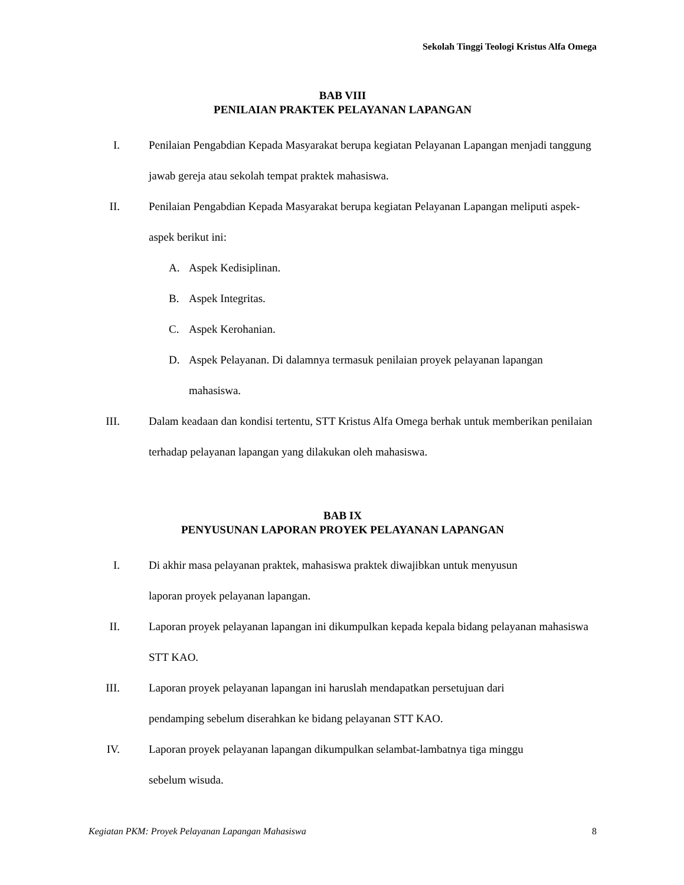Sekolah Tinggi Teologi Kristus Alfa Omega
BAB VIII
PENILAIAN PRAKTEK PELAYANAN LAPANGAN
I. Penilaian Pengabdian Kepada Masyarakat berupa kegiatan Pelayanan Lapangan menjadi tanggung jawab gereja atau sekolah tempat praktek mahasiswa.
II. Penilaian Pengabdian Kepada Masyarakat berupa kegiatan Pelayanan Lapangan meliputi aspek-aspek berikut ini:
A. Aspek Kedisiplinan.
B. Aspek Integritas.
C. Aspek Kerohanian.
D. Aspek Pelayanan. Di dalamnya termasuk penilaian proyek pelayanan lapangan mahasiswa.
III. Dalam keadaan dan kondisi tertentu, STT Kristus Alfa Omega berhak untuk memberikan penilaian terhadap pelayanan lapangan yang dilakukan oleh mahasiswa.
BAB IX
PENYUSUNAN LAPORAN PROYEK PELAYANAN LAPANGAN
I. Di akhir masa pelayanan praktek, mahasiswa praktek diwajibkan untuk menyusun
laporan proyek pelayanan lapangan.
II. Laporan proyek pelayanan lapangan ini dikumpulkan kepada kepala bidang pelayanan mahasiswa STT KAO.
III. Laporan proyek pelayanan lapangan ini haruslah mendapatkan persetujuan dari
pendamping sebelum diserahkan ke bidang pelayanan STT KAO.
IV. Laporan proyek pelayanan lapangan dikumpulkan selambat-lambatnya tiga minggu
sebelum wisuda.
Kegiatan PKM: Proyek Pelayanan Lapangan Mahasiswa 8